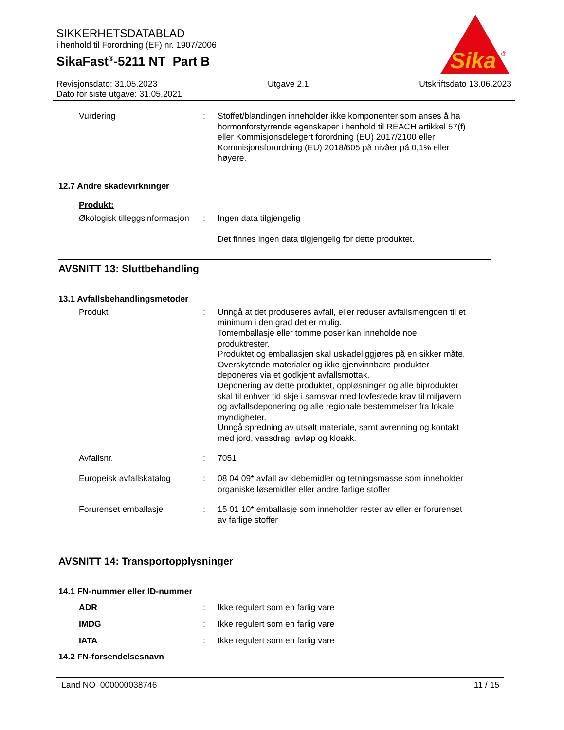SIKKERHETSDATABLAD
i henhold til Forordning (EF) nr. 1907/2006
SikaFast<sup>®</sup>-5211 NT Part B
Sika
®
Revisjonsdato: 31.05.2023 Utgave 2.1 Utskriftsdato 13.06.2023
Dato for siste utgave: 31.05.2021
Vurdering :
Stoffet/blandingen inneholder ikke komponenter som anses å ha hormonforstyrrende egenskaper i henhold til REACH artikkel 57(f) eller Kommisjonsdelegert forordning (EU) 2017/2100 eller Kommisjonsforordning (EU) 2018/605 på nivåer på 0,1% eller høyere.
12.7 Andre skadevirkninger
Produkt:
Økologisk tilleggsinformasjon
:
Ingen data tilgjengelig
Det finnes ingen data tilgjengelig for dette produktet.
AVSNITT 13: Sluttbehandling
13.1 Avfallsbehandlingsmetoder
Produkt :
Unngå at det produseres avfall, eller reduser avfallsmengden til et minimum i den grad det er mulig.
Tomemballasje eller tomme poser kan inneholde noe produktrester.
Produktet og emballasjen skal uskadeliggjøres på en sikker måte.
Overskytende materialer og ikke gjenvinnbare produkter deponeres via et godkjent avfallsmottak.
Deponering av dette produktet, oppløsninger og alle biprodukter skal til enhver tid skje i samsvar med lovfestede krav til miljøvern og avfallsdeponering og alle regionale bestemmelser fra lokale myndigheter.
Unngå spredning av utsølt materiale, samt avrenning og kontakt med jord, vassdrag, avløp og kloakk.
Avfallsnr. :
7051
Europeisk avfallskatalog :
08 04 09* avfall av klebemidler og tetningsmasse som inneholder organiske løsemidler eller andre farlige stoffer
Forurenset emballasje :
15 01 10* emballasje som inneholder rester av eller er forurenset av farlige stoffer
AVSNITT 14: Transportopplysninger
14.1 FN-nummer eller ID-nummer
ADR :
Ikke regulert som en farlig vare
IMDG :
Ikke regulert som en farlig vare
IATA :
Ikke regulert som en farlig vare
14.2 FN-forsendelsesnavn
Land NO 000000038746 11 / 15